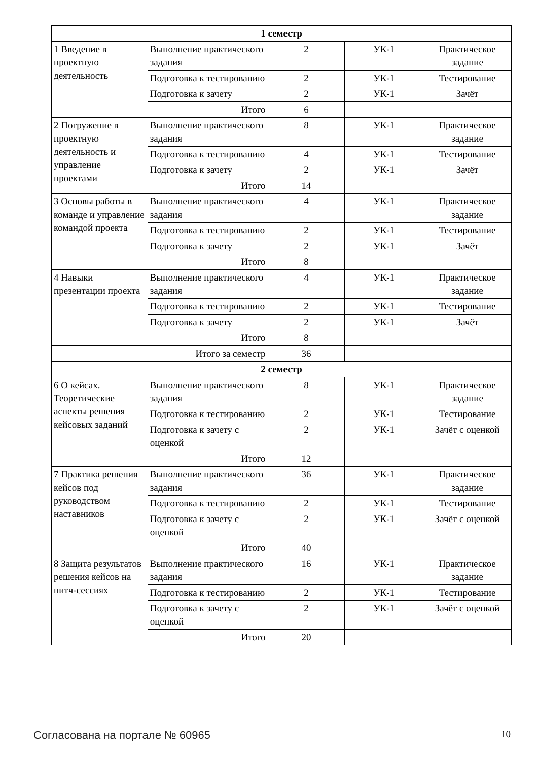| 1 семестр | | | | |
| 1 Введение в проектную деятельность | Выполнение практического задания | 2 | УК-1 | Практическое задание |
| | Подготовка к тестированию | 2 | УК-1 | Тестирование |
| | Подготовка к зачету | 2 | УК-1 | Зачёт |
| | Итого | 6 | | |
| 2 Погружение в проектную деятельность и управление проектами | Выполнение практического задания | 8 | УК-1 | Практическое задание |
| | Подготовка к тестированию | 4 | УК-1 | Тестирование |
| | Подготовка к зачету | 2 | УК-1 | Зачёт |
| | Итого | 14 | | |
| 3 Основы работы в команде и управление командой проекта | Выполнение практического задания | 4 | УК-1 | Практическое задание |
| | Подготовка к тестированию | 2 | УК-1 | Тестирование |
| | Подготовка к зачету | 2 | УК-1 | Зачёт |
| | Итого | 8 | | |
| 4 Навыки презентации проекта | Выполнение практического задания | 4 | УК-1 | Практическое задание |
| | Подготовка к тестированию | 2 | УК-1 | Тестирование |
| | Подготовка к зачету | 2 | УК-1 | Зачёт |
| | Итого | 8 | | |
| Итого за семестр | | 36 | | |
| 2 семестр | | | | |
| 6 О кейсах. Теоретические аспекты решения кейсовых заданий | Выполнение практического задания | 8 | УК-1 | Практическое задание |
| | Подготовка к тестированию | 2 | УК-1 | Тестирование |
| | Подготовка к зачету с оценкой | 2 | УК-1 | Зачёт с оценкой |
| | Итого | 12 | | |
| 7 Практика решения кейсов под руководством наставников | Выполнение практического задания | 36 | УК-1 | Практическое задание |
| | Подготовка к тестированию | 2 | УК-1 | Тестирование |
| | Подготовка к зачету с оценкой | 2 | УК-1 | Зачёт с оценкой |
| | Итого | 40 | | |
| 8 Защита результатов решения кейсов на питч-сессиях | Выполнение практического задания | 16 | УК-1 | Практическое задание |
| | Подготовка к тестированию | 2 | УК-1 | Тестирование |
| | Подготовка к зачету с оценкой | 2 | УК-1 | Зачёт с оценкой |
| | Итого | 20 | | |
Согласована на портале № 60965 10